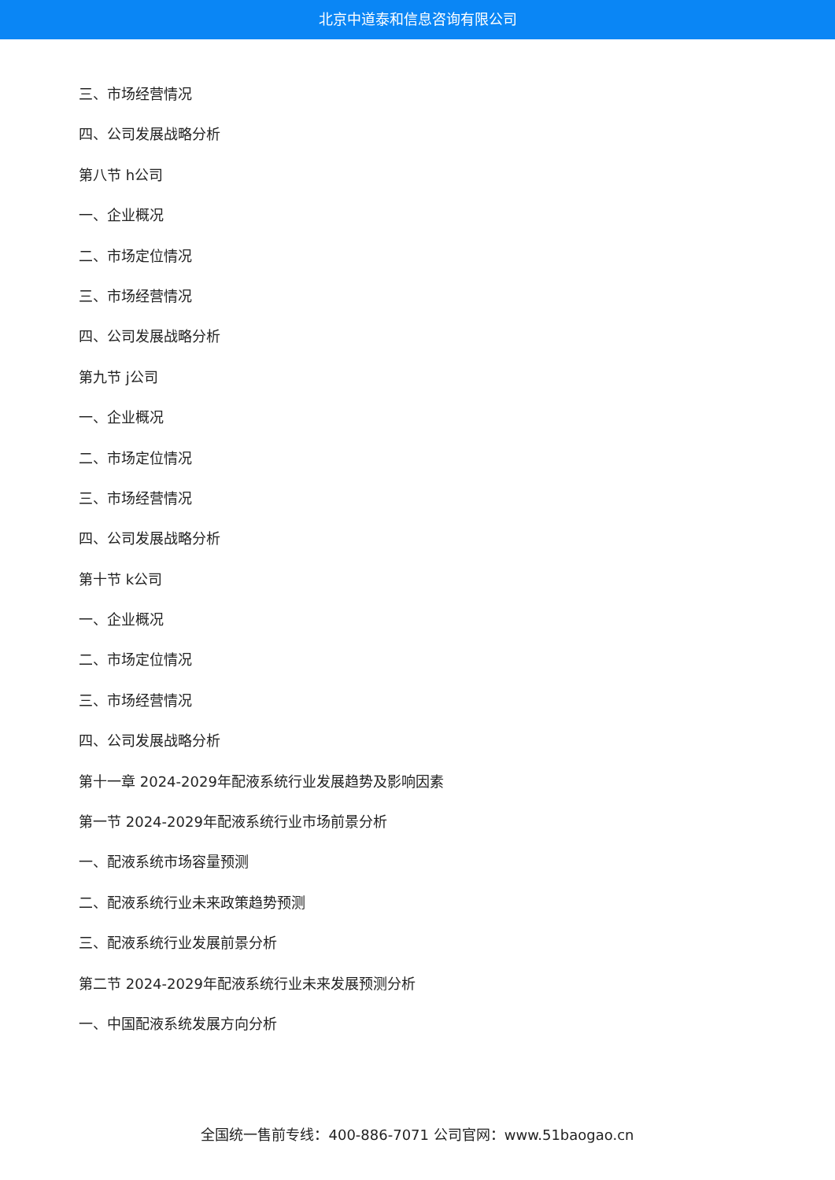北京中道泰和信息咨询有限公司
三、市场经营情况
四、公司发展战略分析
第八节 h公司
一、企业概况
二、市场定位情况
三、市场经营情况
四、公司发展战略分析
第九节 j公司
一、企业概况
二、市场定位情况
三、市场经营情况
四、公司发展战略分析
第十节 k公司
一、企业概况
二、市场定位情况
三、市场经营情况
四、公司发展战略分析
第十一章 2024-2029年配液系统行业发展趋势及影响因素
第一节 2024-2029年配液系统行业市场前景分析
一、配液系统市场容量预测
二、配液系统行业未来政策趋势预测
三、配液系统行业发展前景分析
第二节 2024-2029年配液系统行业未来发展预测分析
一、中国配液系统发展方向分析
全国统一售前专线：400-886-7071 公司官网：www.51baogao.cn